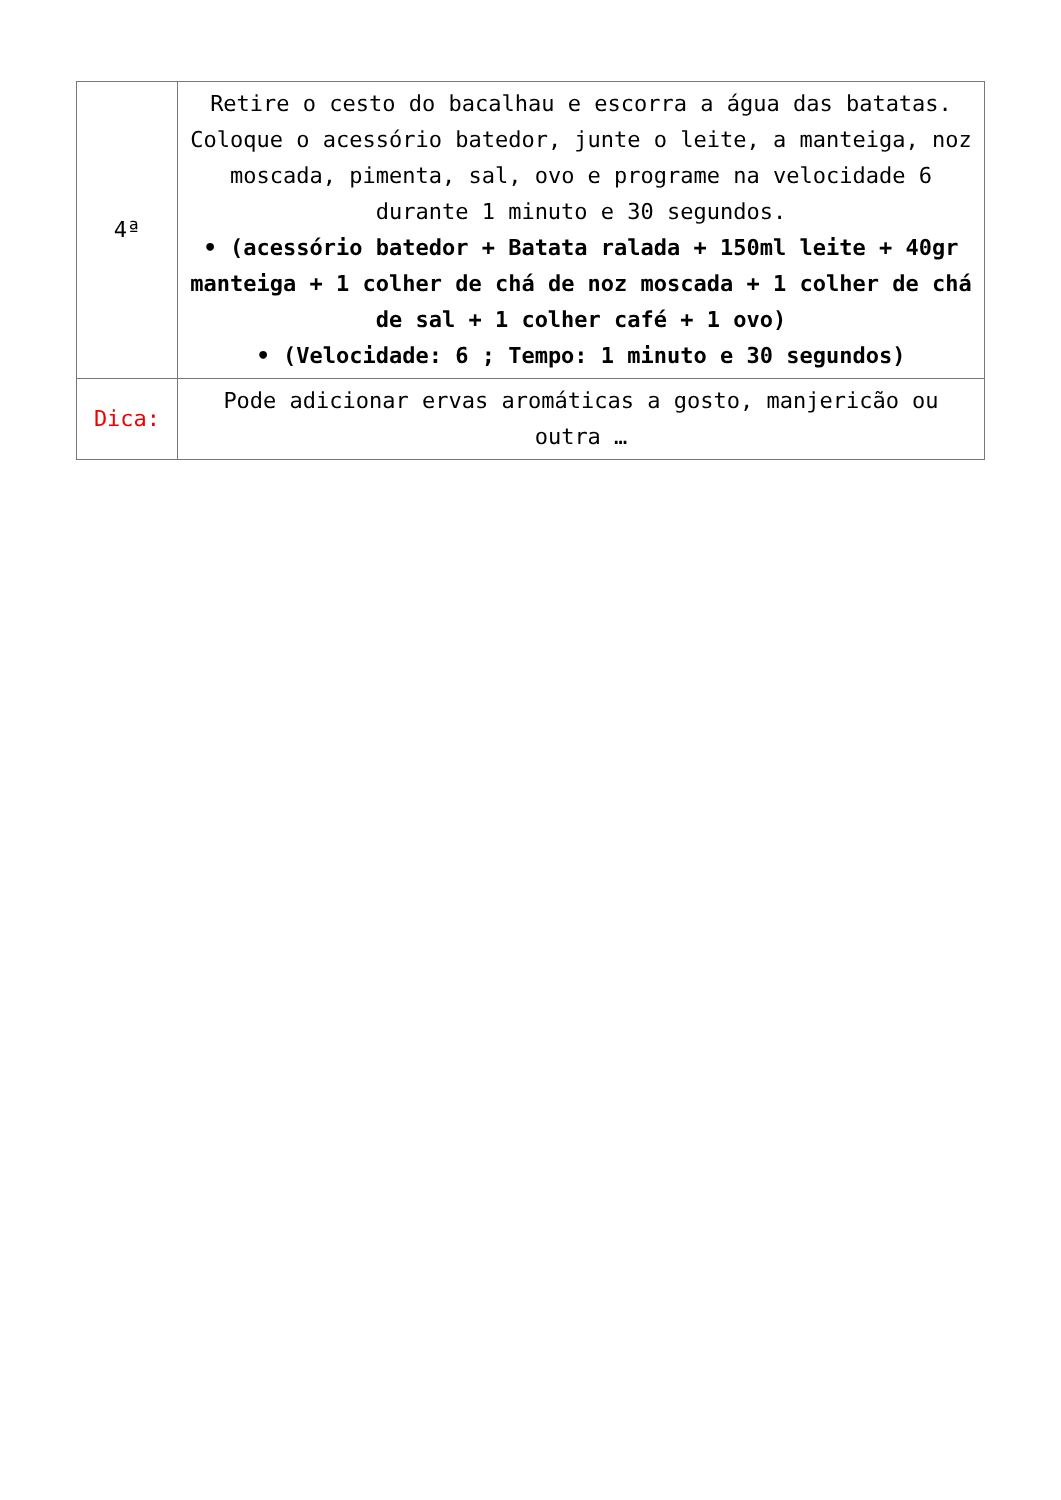| 4ª | Retire o cesto do bacalhau e escorra a água das batatas. Coloque o acessório batedor, junte o leite, a manteiga, noz moscada, pimenta, sal, ovo e programe na velocidade 6 durante 1 minuto e 30 segundos. • (acessório batedor + Batata ralada + 150ml leite + 40gr manteiga + 1 colher de chá de noz moscada + 1 colher de chá de sal + 1 colher café + 1 ovo) • (Velocidade: 6 ; Tempo: 1 minuto e 30 segundos) |
| Dica: | Pode adicionar ervas aromáticas a gosto, manjericão ou outra … |